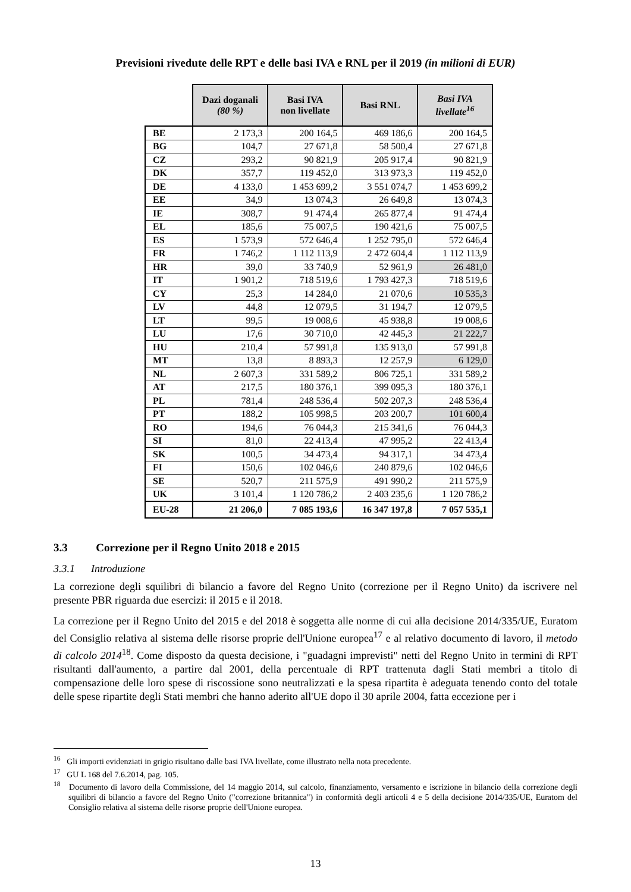Previsioni rivedute delle RPT e delle basi IVA e RNL per il 2019 (in milioni di EUR)
| | Dazi doganali (80 %) | Basi IVA non livellate | Basi RNL | Basi IVA livellate<sup>16</sup> |
| BE | 2 173,3 | 200 164,5 | 469 186,6 | 200 164,5 |
| BG | 104,7 | 27 671,8 | 58 500,4 | 27 671,8 |
| CZ | 293,2 | 90 821,9 | 205 917,4 | 90 821,9 |
| DK | 357,7 | 119 452,0 | 313 973,3 | 119 452,0 |
| DE | 4 133,0 | 1 453 699,2 | 3 551 074,7 | 1 453 699,2 |
| EE | 34,9 | 13 074,3 | 26 649,8 | 13 074,3 |
| IE | 308,7 | 91 474,4 | 265 877,4 | 91 474,4 |
| EL | 185,6 | 75 007,5 | 190 421,6 | 75 007,5 |
| ES | 1 573,9 | 572 646,4 | 1 252 795,0 | 572 646,4 |
| FR | 1 746,2 | 1 112 113,9 | 2 472 604,4 | 1 112 113,9 |
| HR | 39,0 | 33 740,9 | 52 961,9 | 26 481,0 |
| IT | 1 901,2 | 718 519,6 | 1 793 427,3 | 718 519,6 |
| CY | 25,3 | 14 284,0 | 21 070,6 | 10 535,3 |
| LV | 44,8 | 12 079,5 | 31 194,7 | 12 079,5 |
| LT | 99,5 | 19 008,6 | 45 938,8 | 19 008,6 |
| LU | 17,6 | 30 710,0 | 42 445,3 | 21 222,7 |
| HU | 210,4 | 57 991,8 | 135 913,0 | 57 991,8 |
| MT | 13,8 | 8 893,3 | 12 257,9 | 6 129,0 |
| NL | 2 607,3 | 331 589,2 | 806 725,1 | 331 589,2 |
| AT | 217,5 | 180 376,1 | 399 095,3 | 180 376,1 |
| PL | 781,4 | 248 536,4 | 502 207,3 | 248 536,4 |
| PT | 188,2 | 105 998,5 | 203 200,7 | 101 600,4 |
| RO | 194,6 | 76 044,3 | 215 341,6 | 76 044,3 |
| SI | 81,0 | 22 413,4 | 47 995,2 | 22 413,4 |
| SK | 100,5 | 34 473,4 | 94 317,1 | 34 473,4 |
| FI | 150,6 | 102 046,6 | 240 879,6 | 102 046,6 |
| SE | 520,7 | 211 575,9 | 491 990,2 | 211 575,9 |
| UK | 3 101,4 | 1 120 786,2 | 2 403 235,6 | 1 120 786,2 |
| EU-28 | 21 206,0 | 7 085 193,6 | 16 347 197,8 | 7 057 535,1 |
3.3 Correzione per il Regno Unito 2018 e 2015
3.3.1 Introduzione
La correzione degli squilibri di bilancio a favore del Regno Unito (correzione per il Regno Unito) da iscrivere nel presente PBR riguarda due esercizi: il 2015 e il 2018.
La correzione per il Regno Unito del 2015 e del 2018 è soggetta alle norme di cui alla decisione 2014/335/UE, Euratom del Consiglio relativa al sistema delle risorse proprie dell'Unione europea<sup>17</sup> e al relativo documento di lavoro, il metodo di calcolo 2014<sup>18</sup>. Come disposto da questa decisione, i "guadagni imprevisti" netti del Regno Unito in termini di RPT risultanti dall'aumento, a partire dal 2001, della percentuale di RPT trattenuta dagli Stati membri a titolo di compensazione delle loro spese di riscossione sono neutralizzati e la spesa ripartita è adeguata tenendo conto del totale delle spese ripartite degli Stati membri che hanno aderito all'UE dopo il 30 aprile 2004, fatta eccezione per i
<sup>16</sup> Gli importi evidenziati in grigio risultano dalle basi IVA livellate, come illustrato nella nota precedente.
<sup>17</sup> GU L 168 del 7.6.2014, pag. 105.
<sup>18</sup> Documento di lavoro della Commissione, del 14 maggio 2014, sul calcolo, finanziamento, versamento e iscrizione in bilancio della correzione degli squilibri di bilancio a favore del Regno Unito ("correzione britannica") in conformità degli articoli 4 e 5 della decisione 2014/335/UE, Euratom del Consiglio relativa al sistema delle risorse proprie dell'Unione europea.
13